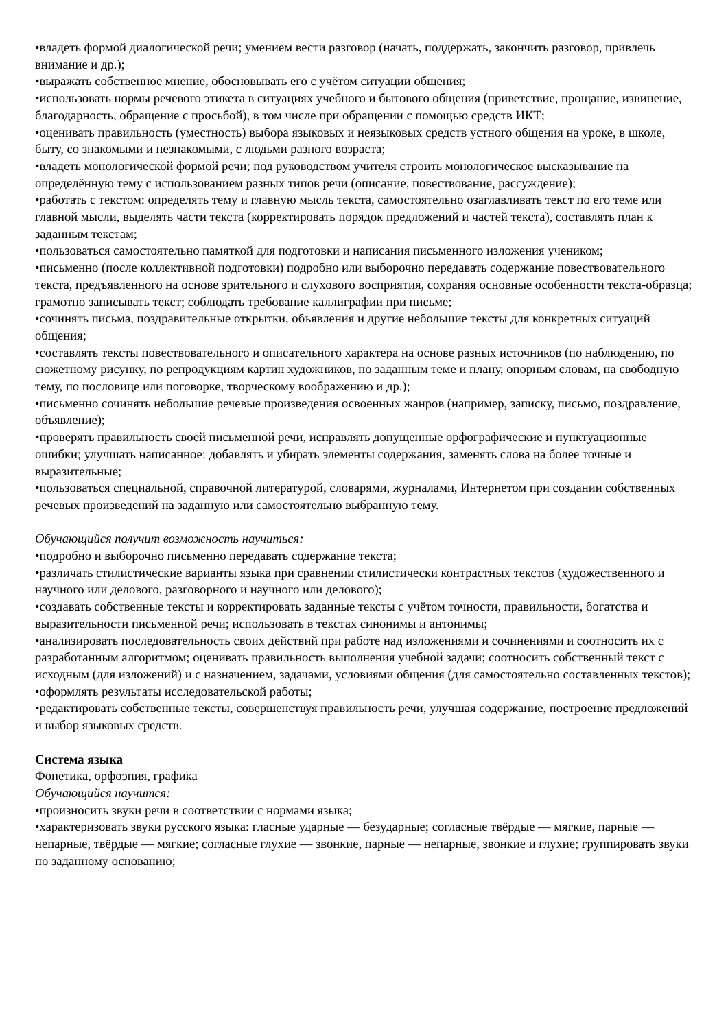•владеть формой диалогической речи; умением вести разговор (начать, поддержать, закончить разговор, привлечь внимание и др.);
•выражать собственное мнение, обосновывать его с учётом ситуации общения;
•использовать нормы речевого этикета в ситуациях учебного и бытового общения (приветствие, прощание, извинение, благодарность, обращение с просьбой), в том числе при обращении с помощью средств ИКТ;
•оценивать правильность (уместность) выбора языковых и неязыковых средств устного общения на уроке, в школе, быту, со знакомыми и незнакомыми, с людьми разного возраста;
•владеть монологической формой речи; под руководством учителя строить монологическое высказывание на определённую тему с использованием разных типов речи (описание, повествование, рассуждение);
•работать с текстом: определять тему и главную мысль текста, самостоятельно озаглавливать текст по его теме или главной мысли, выделять части текста (корректировать порядок предложений и частей текста), составлять план к заданным текстам;
•пользоваться самостоятельно памяткой для подготовки и написания письменного изложения учеником;
•письменно (после коллективной подготовки) подробно или выборочно передавать содержание повествовательного текста, предъявленного на основе зрительного и слухового восприятия, сохраняя основные особенности текста-образца; грамотно записывать текст; соблюдать требование каллиграфии при письме;
•сочинять письма, поздравительные открытки, объявления и другие небольшие тексты для конкретных ситуаций общения;
•составлять тексты повествовательного и описательного характера на основе разных источников (по наблюдению, по сюжетному рисунку, по репродукциям картин художников, по заданным теме и плану, опорным словам, на свободную тему, по пословице или поговорке, творческому воображению и др.);
•письменно сочинять небольшие речевые произведения освоенных жанров (например, записку, письмо, поздравление, объявление);
•проверять правильность своей письменной речи, исправлять допущенные орфографические и пунктуационные ошибки; улучшать написанное: добавлять и убирать элементы содержания, заменять слова на более точные и выразительные;
•пользоваться специальной, справочной литературой, словарями, журналами, Интернетом при создании собственных речевых произведений на заданную или самостоятельно выбранную тему.
Обучающийся получит возможность научиться:
•подробно и выборочно письменно передавать содержание текста;
•различать стилистические варианты языка при сравнении стилистически контрастных текстов (художественного и научного или делового, разговорного и научного или делового);
•создавать собственные тексты и корректировать заданные тексты с учётом точности, правильности, богатства и выразительности письменной речи; использовать в текстах синонимы и антонимы;
•анализировать последовательность своих действий при работе над изложениями и сочинениями и соотносить их с разработанным алгоритмом; оценивать правильность выполнения учебной задачи; соотносить собственный текст с исходным (для изложений) и с назначением, задачами, условиями общения (для самостоятельно составленных текстов);
•оформлять результаты исследовательской работы;
•редактировать собственные тексты, совершенствуя правильность речи, улучшая содержание, построение предложений и выбор языковых средств.
Система языка
Фонетика, орфоэпия, графика
Обучающийся научится:
•произносить звуки речи в соответствии с нормами языка;
•характеризовать звуки русского языка: гласные ударные — безударные; согласные твёрдые — мягкие, парные — непарные, твёрдые — мягкие; согласные глухие — звонкие, парные — непарные, звонкие и глухие; группировать звуки по заданному основанию;